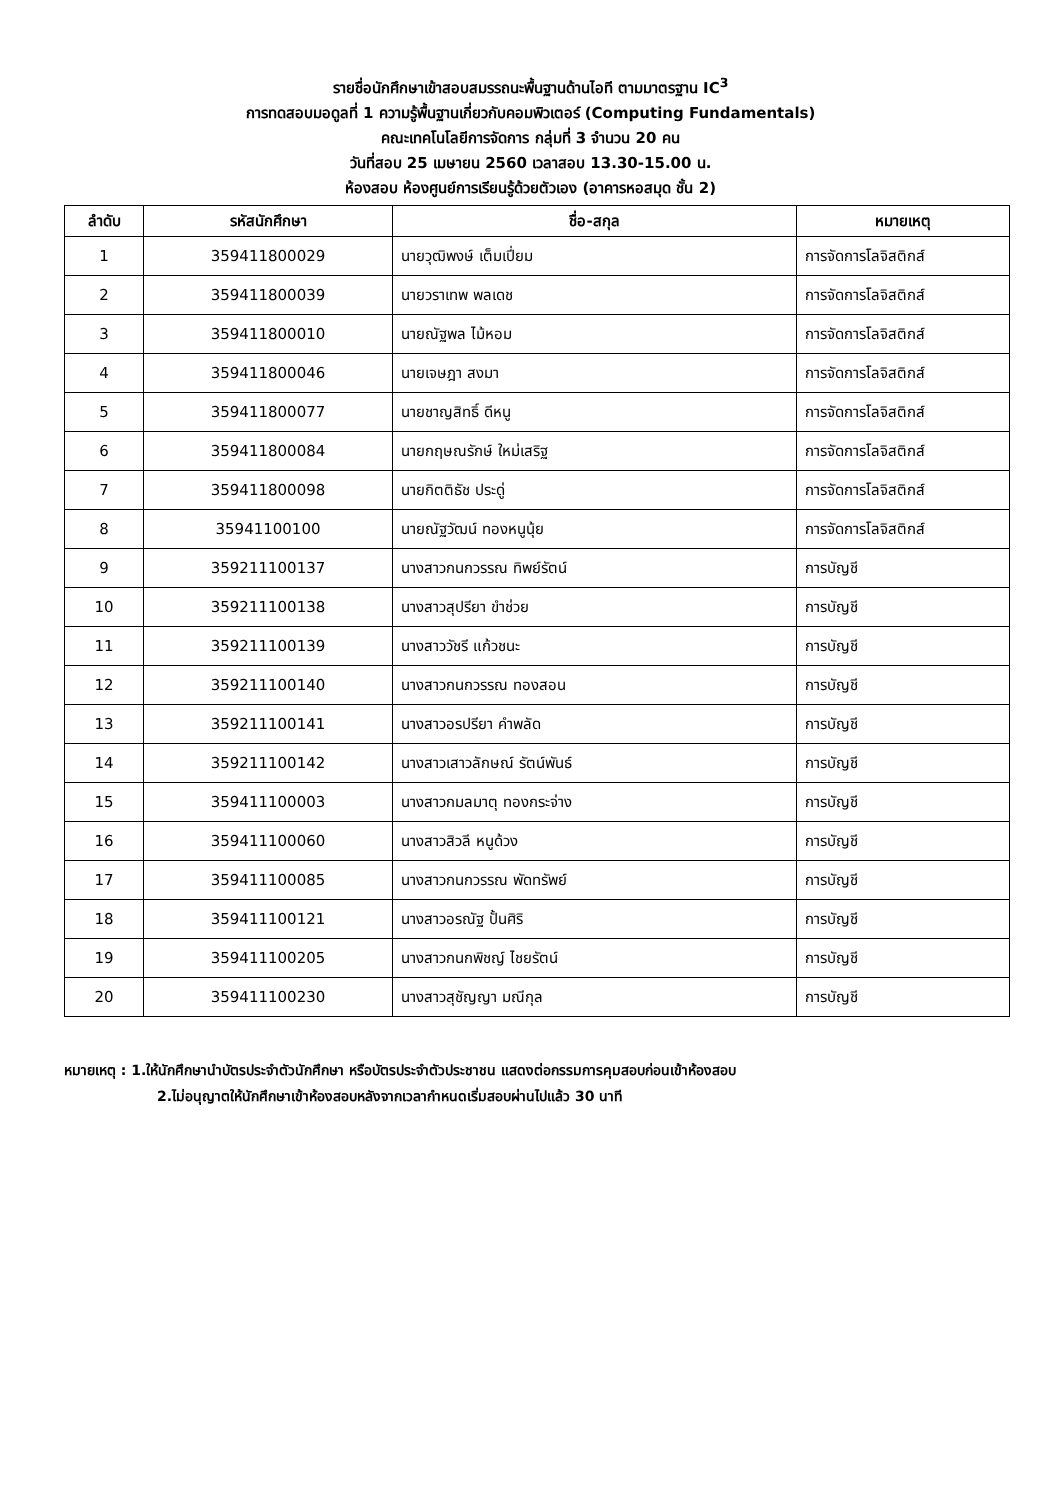รายชื่อนักศึกษาเข้าสอบสมรรถนะพื้นฐานด้านไอที ตามมาตรฐาน IC<sup>3</sup>
การทดสอบมอดูลที่ 1 ความรู้พื้นฐานเกี่ยวกับคอมพิวเตอร์ (Computing Fundamentals)
คณะเทคโนโลยีการจัดการ กลุ่มที่ 3 จำนวน 20 คน
วันที่สอบ 25 เมษายน 2560 เวลาสอบ 13.30-15.00 น.
ห้องสอบ ห้องศูนย์การเรียนรู้ด้วยตัวเอง (อาคารหอสมุด ชั้น 2)
| ลำดับ | รหัสนักศึกษา | ชื่อ-สกุล | หมายเหตุ |
| --- | --- | --- | --- |
| 1 | 359411800029 | นายวุฒิพงษ์ เต็มเปี่ยม | การจัดการโลจิสติกส์ |
| 2 | 359411800039 | นายวราเทพ พลเดช | การจัดการโลจิสติกส์ |
| 3 | 359411800010 | นายณัฐพล ไม้หอม | การจัดการโลจิสติกส์ |
| 4 | 359411800046 | นายเจษฎา สงมา | การจัดการโลจิสติกส์ |
| 5 | 359411800077 | นายชาญสิทธิ์ ดีหนู | การจัดการโลจิสติกส์ |
| 6 | 359411800084 | นายกฤษณรักษ์ ใหม่เสริฐ | การจัดการโลจิสติกส์ |
| 7 | 359411800098 | นายกิตติธัช ประดู่ | การจัดการโลจิสติกส์ |
| 8 | 35941100100 | นายณัฐวัฒน์ ทองหนูนุ้ย | การจัดการโลจิสติกส์ |
| 9 | 359211100137 | นางสาวกนกวรรณ ทิพย์รัตน์ | การบัญชี |
| 10 | 359211100138 | นางสาวสุปรียา ขำช่วย | การบัญชี |
| 11 | 359211100139 | นางสาววัชรี แก้วชนะ | การบัญชี |
| 12 | 359211100140 | นางสาวกนกวรรณ ทองสอน | การบัญชี |
| 13 | 359211100141 | นางสาวอรปรียา คำพลัด | การบัญชี |
| 14 | 359211100142 | นางสาวเสาวลักษณ์ รัตน์พันธ์ | การบัญชี |
| 15 | 359411100003 | นางสาวกมลมาตุ ทองกระจ่าง | การบัญชี |
| 16 | 359411100060 | นางสาวสิวลี หนูด้วง | การบัญชี |
| 17 | 359411100085 | นางสาวกนกวรรณ พัดทรัพย์ | การบัญชี |
| 18 | 359411100121 | นางสาวอรณัฐ ปั้นศิริ | การบัญชี |
| 19 | 359411100205 | นางสาวกนกพิชญ์ ไชยรัตน์ | การบัญชี |
| 20 | 359411100230 | นางสาวสุชัญญา มณีกุล | การบัญชี |
หมายเหตุ : 1.ให้นักศึกษานำบัตรประจำตัวนักศึกษา หรือบัตรประจำตัวประชาชน แสดงต่อกรรมการคุมสอบก่อนเข้าห้องสอบ
2.ไม่อนุญาตให้นักศึกษาเข้าห้องสอบหลังจากเวลากำหนดเริ่มสอบผ่านไปแล้ว 30 นาที